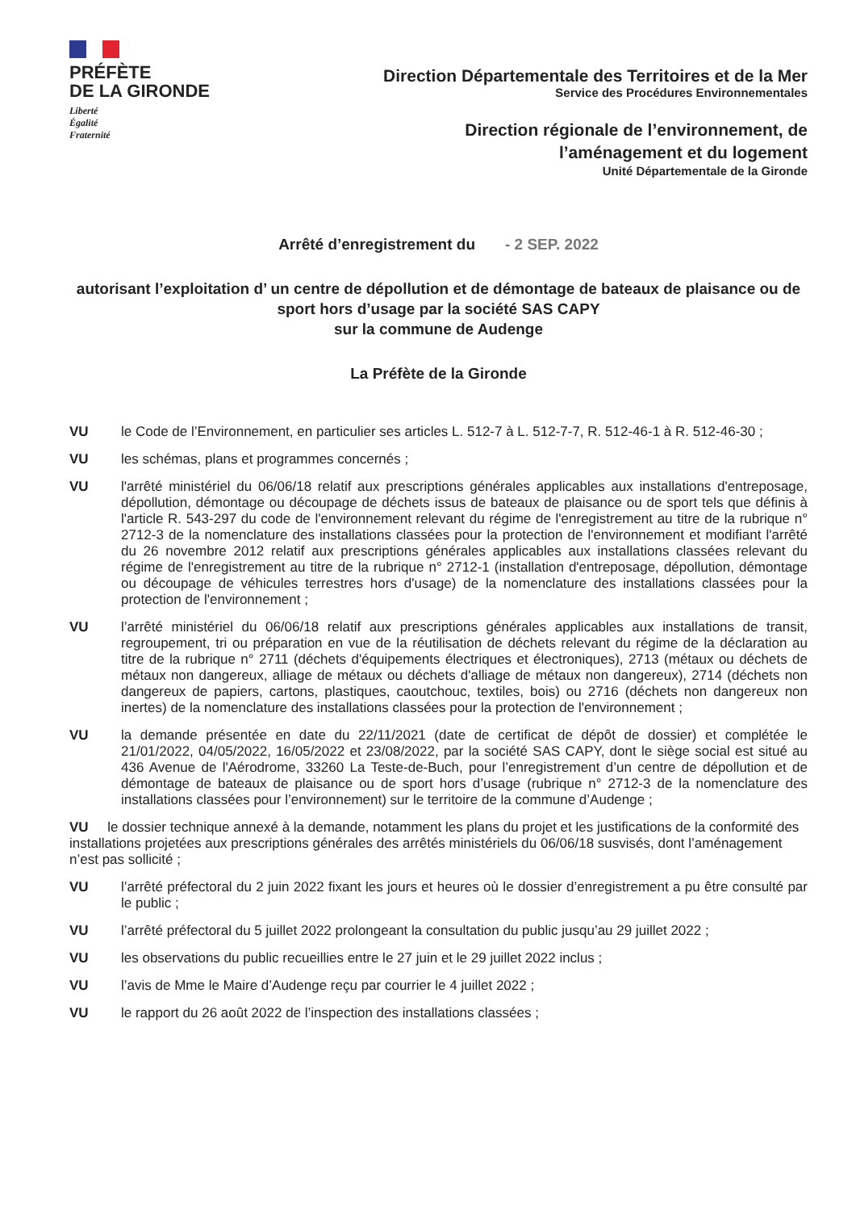PRÉFÈTE
DE LA GIRONDE
Liberté
Égalité
Fraternité
Direction Départementale des Territoires et de la Mer
Service des Procédures Environnementales
Direction régionale de l’environnement, de
l’aménagement et du logement
Unité Départementale de la Gironde
Arrêté d’enregistrement du - 2 SEP. 2022
autorisant l’exploitation d’ un centre de dépollution et de démontage de bateaux de plaisance ou de sport hors d’usage par la société SAS CAPY
sur la commune de Audenge
La Préfète de la Gironde
VU le Code de l’Environnement, en particulier ses articles L. 512-7 à L. 512-7-7, R. 512-46-1 à R. 512-46-30 ;
VU les schémas, plans et programmes concernés ;
VU l'arrêté ministériel du 06/06/18 relatif aux prescriptions générales applicables aux installations d'entreposage, dépollution, démontage ou découpage de déchets issus de bateaux de plaisance ou de sport tels que définis à l'article R. 543-297 du code de l'environnement relevant du régime de l'enregistrement au titre de la rubrique n° 2712-3 de la nomenclature des installations classées pour la protection de l'environnement et modifiant l'arrêté du 26 novembre 2012 relatif aux prescriptions générales applicables aux installations classées relevant du régime de l'enregistrement au titre de la rubrique n° 2712-1 (installation d'entreposage, dépollution, démontage ou découpage de véhicules terrestres hors d'usage) de la nomenclature des installations classées pour la protection de l'environnement ;
VU l’arrêté ministériel du 06/06/18 relatif aux prescriptions générales applicables aux installations de transit, regroupement, tri ou préparation en vue de la réutilisation de déchets relevant du régime de la déclaration au titre de la rubrique n° 2711 (déchets d'équipements électriques et électroniques), 2713 (métaux ou déchets de métaux non dangereux, alliage de métaux ou déchets d'alliage de métaux non dangereux), 2714 (déchets non dangereux de papiers, cartons, plastiques, caoutchouc, textiles, bois) ou 2716 (déchets non dangereux non inertes) de la nomenclature des installations classées pour la protection de l'environnement ;
VU la demande présentée en date du 22/11/2021 (date de certificat de dépôt de dossier) et complétée le 21/01/2022, 04/05/2022, 16/05/2022 et 23/08/2022, par la société SAS CAPY, dont le siège social est situé au 436 Avenue de l'Aérodrome, 33260 La Teste-de-Buch, pour l’enregistrement d’un centre de dépollution et de démontage de bateaux de plaisance ou de sport hors d’usage (rubrique n° 2712-3 de la nomenclature des installations classées pour l’environnement) sur le territoire de la commune d’Audenge ;
VU le dossier technique annexé à la demande, notamment les plans du projet et les justifications de la conformité des installations projetées aux prescriptions générales des arrêtés ministériels du 06/06/18 susvisés, dont l’aménagement n’est pas sollicité ;
VU l’arrêté préfectoral du 2 juin 2022 fixant les jours et heures où le dossier d’enregistrement a pu être consulté par le public ;
VU l’arrêté préfectoral du 5 juillet 2022 prolongeant la consultation du public jusqu’au 29 juillet 2022 ;
VU les observations du public recueillies entre le 27 juin et le 29 juillet 2022 inclus ;
VU l’avis de Mme le Maire d’Audenge reçu par courrier le 4 juillet 2022 ;
VU le rapport du 26 août 2022 de l’inspection des installations classées ;